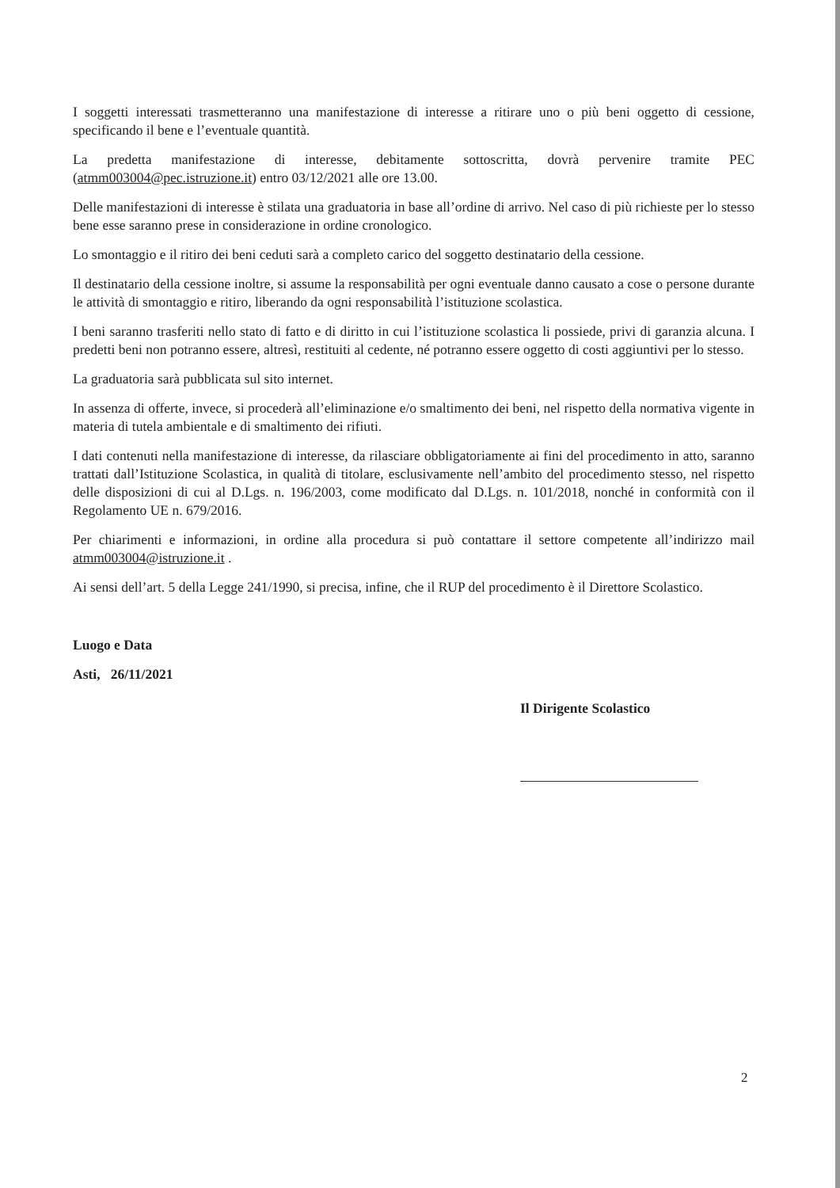I soggetti interessati trasmetteranno una manifestazione di interesse a ritirare uno o più beni oggetto di cessione, specificando il bene e l’eventuale quantità.
La predetta manifestazione di interesse, debitamente sottoscritta, dovrà pervenire tramite PEC (atmm003004@pec.istruzione.it) entro 03/12/2021 alle ore 13.00.
Delle manifestazioni di interesse è stilata una graduatoria in base all’ordine di arrivo. Nel caso di più richieste per lo stesso bene esse saranno prese in considerazione in ordine cronologico.
Lo smontaggio e il ritiro dei beni ceduti sarà a completo carico del soggetto destinatario della cessione.
Il destinatario della cessione inoltre, si assume la responsabilità per ogni eventuale danno causato a cose o persone durante le attività di smontaggio e ritiro, liberando da ogni responsabilità l’istituzione scolastica.
I beni saranno trasferiti nello stato di fatto e di diritto in cui l’istituzione scolastica li possiede, privi di garanzia alcuna. I predetti beni non potranno essere, altresì, restituiti al cedente, né potranno essere oggetto di costi aggiuntivi per lo stesso.
La graduatoria sarà pubblicata sul sito internet.
In assenza di offerte, invece, si procederà all’eliminazione e/o smaltimento dei beni, nel rispetto della normativa vigente in materia di tutela ambientale e di smaltimento dei rifiuti.
I dati contenuti nella manifestazione di interesse, da rilasciare obbligatoriamente ai fini del procedimento in atto, saranno trattati dall’Istituzione Scolastica, in qualità di titolare, esclusivamente nell’ambito del procedimento stesso, nel rispetto delle disposizioni di cui al D.Lgs. n. 196/2003, come modificato dal D.Lgs. n. 101/2018, nonché in conformità con il Regolamento UE n. 679/2016.
Per chiarimenti e informazioni, in ordine alla procedura si può contattare il settore competente all’indirizzo mail atmm003004@istruzione.it .
Ai sensi dell’art. 5 della Legge 241/1990, si precisa, infine, che il RUP del procedimento è il Direttore Scolastico.
Luogo e Data
Asti, 26/11/2021
Il Dirigente Scolastico
2